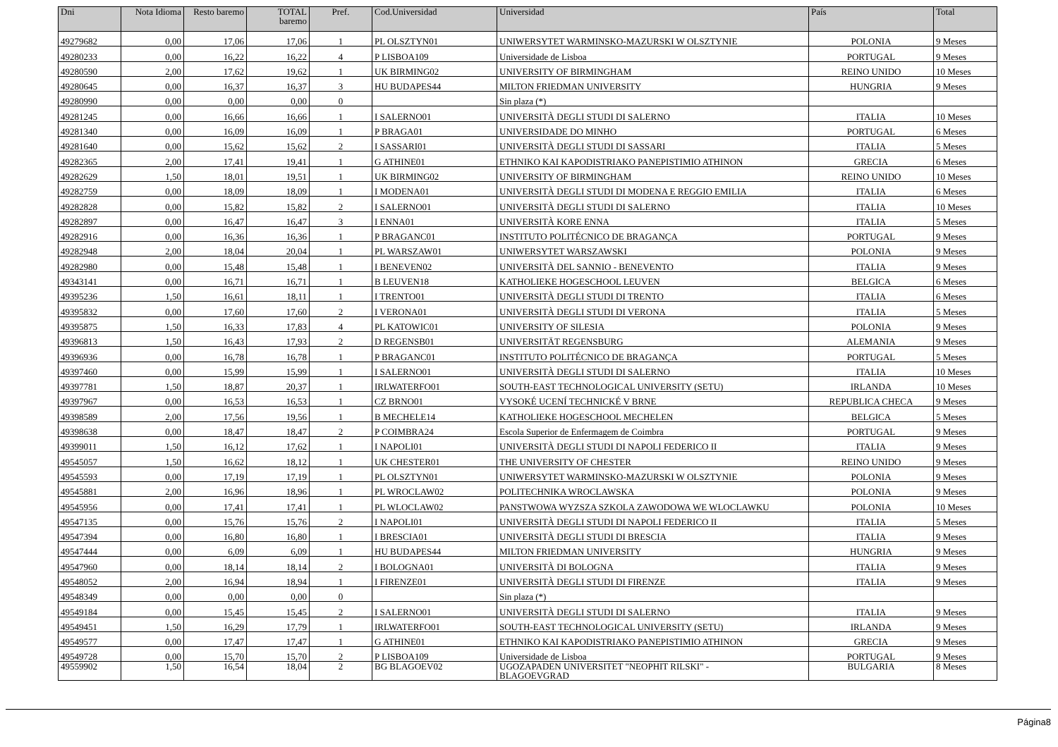| Dni | Nota Idioma | Resto baremo | TOTAL baremo | Pref. | Cod.Universidad | Universidad | País | Total |
| --- | --- | --- | --- | --- | --- | --- | --- | --- |
| 49279682 | 0,00 | 17,06 | 17,06 | 1 | PL OLSZTYN01 | UNIWERSYTET WARMINSKO-MAZURSKI W OLSZTYNIE | POLONIA | 9 Meses |
| 49280233 | 0,00 | 16,22 | 16,22 | 4 | P LISBOA109 | Universidade de Lisboa | PORTUGAL | 9 Meses |
| 49280590 | 2,00 | 17,62 | 19,62 | 1 | UK BIRMING02 | UNIVERSITY OF BIRMINGHAM | REINO UNIDO | 10 Meses |
| 49280645 | 0,00 | 16,37 | 16,37 | 3 | HU BUDAPES44 | MILTON FRIEDMAN UNIVERSITY | HUNGRIA | 9 Meses |
| 49280990 | 0,00 | 0,00 | 0,00 | 0 | | Sin plaza (*) | | |
| 49281245 | 0,00 | 16,66 | 16,66 | 1 | I SALERNO01 | UNIVERSITÀ DEGLI STUDI DI SALERNO | ITALIA | 10 Meses |
| 49281340 | 0,00 | 16,09 | 16,09 | 1 | P BRAGA01 | UNIVERSIDADE DO MINHO | PORTUGAL | 6 Meses |
| 49281640 | 0,00 | 15,62 | 15,62 | 2 | I SASSARI01 | UNIVERSITÀ DEGLI STUDI DI SASSARI | ITALIA | 5 Meses |
| 49282365 | 2,00 | 17,41 | 19,41 | 1 | G ATHINE01 | ETHNIKO KAI KAPODISTRIAKO PANEPISTIMIO ATHINON | GRECIA | 6 Meses |
| 49282629 | 1,50 | 18,01 | 19,51 | 1 | UK BIRMING02 | UNIVERSITY OF BIRMINGHAM | REINO UNIDO | 10 Meses |
| 49282759 | 0,00 | 18,09 | 18,09 | 1 | I MODENA01 | UNIVERSITÀ DEGLI STUDI DI MODENA E REGGIO EMILIA | ITALIA | 6 Meses |
| 49282828 | 0,00 | 15,82 | 15,82 | 2 | I SALERNO01 | UNIVERSITÀ DEGLI STUDI DI SALERNO | ITALIA | 10 Meses |
| 49282897 | 0,00 | 16,47 | 16,47 | 3 | I ENNA01 | UNIVERSITÀ KORE ENNA | ITALIA | 5 Meses |
| 49282916 | 0,00 | 16,36 | 16,36 | 1 | P BRAGANC01 | INSTITUTO POLITÉCNICO DE BRAGANÇA | PORTUGAL | 9 Meses |
| 49282948 | 2,00 | 18,04 | 20,04 | 1 | PL WARSZAW01 | UNIWERSYTET WARSZAWSKI | POLONIA | 9 Meses |
| 49282980 | 0,00 | 15,48 | 15,48 | 1 | I BENEVEN02 | UNIVERSITÀ DEL SANNIO - BENEVENTO | ITALIA | 9 Meses |
| 49343141 | 0,00 | 16,71 | 16,71 | 1 | B LEUVEN18 | KATHOLIEKE HOGESCHOOL LEUVEN | BELGICA | 6 Meses |
| 49395236 | 1,50 | 16,61 | 18,11 | 1 | I TRENTO01 | UNIVERSITÀ DEGLI STUDI DI TRENTO | ITALIA | 6 Meses |
| 49395832 | 0,00 | 17,60 | 17,60 | 2 | I VERONA01 | UNIVERSITÀ DEGLI STUDI DI VERONA | ITALIA | 5 Meses |
| 49395875 | 1,50 | 16,33 | 17,83 | 4 | PL KATOWIC01 | UNIVERSITY OF SILESIA | POLONIA | 9 Meses |
| 49396813 | 1,50 | 16,43 | 17,93 | 2 | D REGENSB01 | UNIVERSITÄT REGENSBURG | ALEMANIA | 9 Meses |
| 49396936 | 0,00 | 16,78 | 16,78 | 1 | P BRAGANC01 | INSTITUTO POLITÉCNICO DE BRAGANÇA | PORTUGAL | 5 Meses |
| 49397460 | 0,00 | 15,99 | 15,99 | 1 | I SALERNO01 | UNIVERSITÀ DEGLI STUDI DI SALERNO | ITALIA | 10 Meses |
| 49397781 | 1,50 | 18,87 | 20,37 | 1 | IRLWATERFO01 | SOUTH-EAST TECHNOLOGICAL UNIVERSITY (SETU) | IRLANDA | 10 Meses |
| 49397967 | 0,00 | 16,53 | 16,53 | 1 | CZ BRNO01 | VYSOKÉ UCENÍ TECHNICKÉ V BRNE | REPUBLICA CHECA | 9 Meses |
| 49398589 | 2,00 | 17,56 | 19,56 | 1 | B MECHELE14 | KATHOLIEKE HOGESCHOOL MECHELEN | BELGICA | 5 Meses |
| 49398638 | 0,00 | 18,47 | 18,47 | 2 | P COIMBRA24 | Escola Superior de Enfermagem de Coimbra | PORTUGAL | 9 Meses |
| 49399011 | 1,50 | 16,12 | 17,62 | 1 | I NAPOLI01 | UNIVERSITÀ DEGLI STUDI DI NAPOLI FEDERICO II | ITALIA | 9 Meses |
| 49545057 | 1,50 | 16,62 | 18,12 | 1 | UK CHESTER01 | THE UNIVERSITY OF CHESTER | REINO UNIDO | 9 Meses |
| 49545593 | 0,00 | 17,19 | 17,19 | 1 | PL OLSZTYN01 | UNIWERSYTET WARMINSKO-MAZURSKI W OLSZTYNIE | POLONIA | 9 Meses |
| 49545881 | 2,00 | 16,96 | 18,96 | 1 | PL WROCLAW02 | POLITECHNIKA WROCLAWSKA | POLONIA | 9 Meses |
| 49545956 | 0,00 | 17,41 | 17,41 | 1 | PL WLOCLAW02 | PANSTWOWA WYZSZA SZKOLA ZAWODOWA WE WLOCLAWKU | POLONIA | 10 Meses |
| 49547135 | 0,00 | 15,76 | 15,76 | 2 | I NAPOLI01 | UNIVERSITÀ DEGLI STUDI DI NAPOLI FEDERICO II | ITALIA | 5 Meses |
| 49547394 | 0,00 | 16,80 | 16,80 | 1 | I BRESCIA01 | UNIVERSITÀ DEGLI STUDI DI BRESCIA | ITALIA | 9 Meses |
| 49547444 | 0,00 | 6,09 | 6,09 | 1 | HU BUDAPES44 | MILTON FRIEDMAN UNIVERSITY | HUNGRIA | 9 Meses |
| 49547960 | 0,00 | 18,14 | 18,14 | 2 | I BOLOGNA01 | UNIVERSITÀ DI BOLOGNA | ITALIA | 9 Meses |
| 49548052 | 2,00 | 16,94 | 18,94 | 1 | I FIRENZE01 | UNIVERSITÀ DEGLI STUDI DI FIRENZE | ITALIA | 9 Meses |
| 49548349 | 0,00 | 0,00 | 0,00 | 0 | | Sin plaza (*) | | |
| 49549184 | 0,00 | 15,45 | 15,45 | 2 | I SALERNO01 | UNIVERSITÀ DEGLI STUDI DI SALERNO | ITALIA | 9 Meses |
| 49549451 | 1,50 | 16,29 | 17,79 | 1 | IRLWATERFO01 | SOUTH-EAST TECHNOLOGICAL UNIVERSITY (SETU) | IRLANDA | 9 Meses |
| 49549577 | 0,00 | 17,47 | 17,47 | 1 | G ATHINE01 | ETHNIKO KAI KAPODISTRIAKO PANEPISTIMIO ATHINON | GRECIA | 9 Meses |
| 49549728 | 0,00 | 15,70 | 15,70 | 2 | P LISBOA109 | Universidade de Lisboa | PORTUGAL | 9 Meses |
| 49559902 | 1,50 | 16,54 | 18,04 | 2 | BG BLAGOEV02 | UGOZAPADEN UNIVERSITET "NEOPHIT RILSKI" - BLAGOEVGRAD | BULGARIA | 8 Meses |
Página8